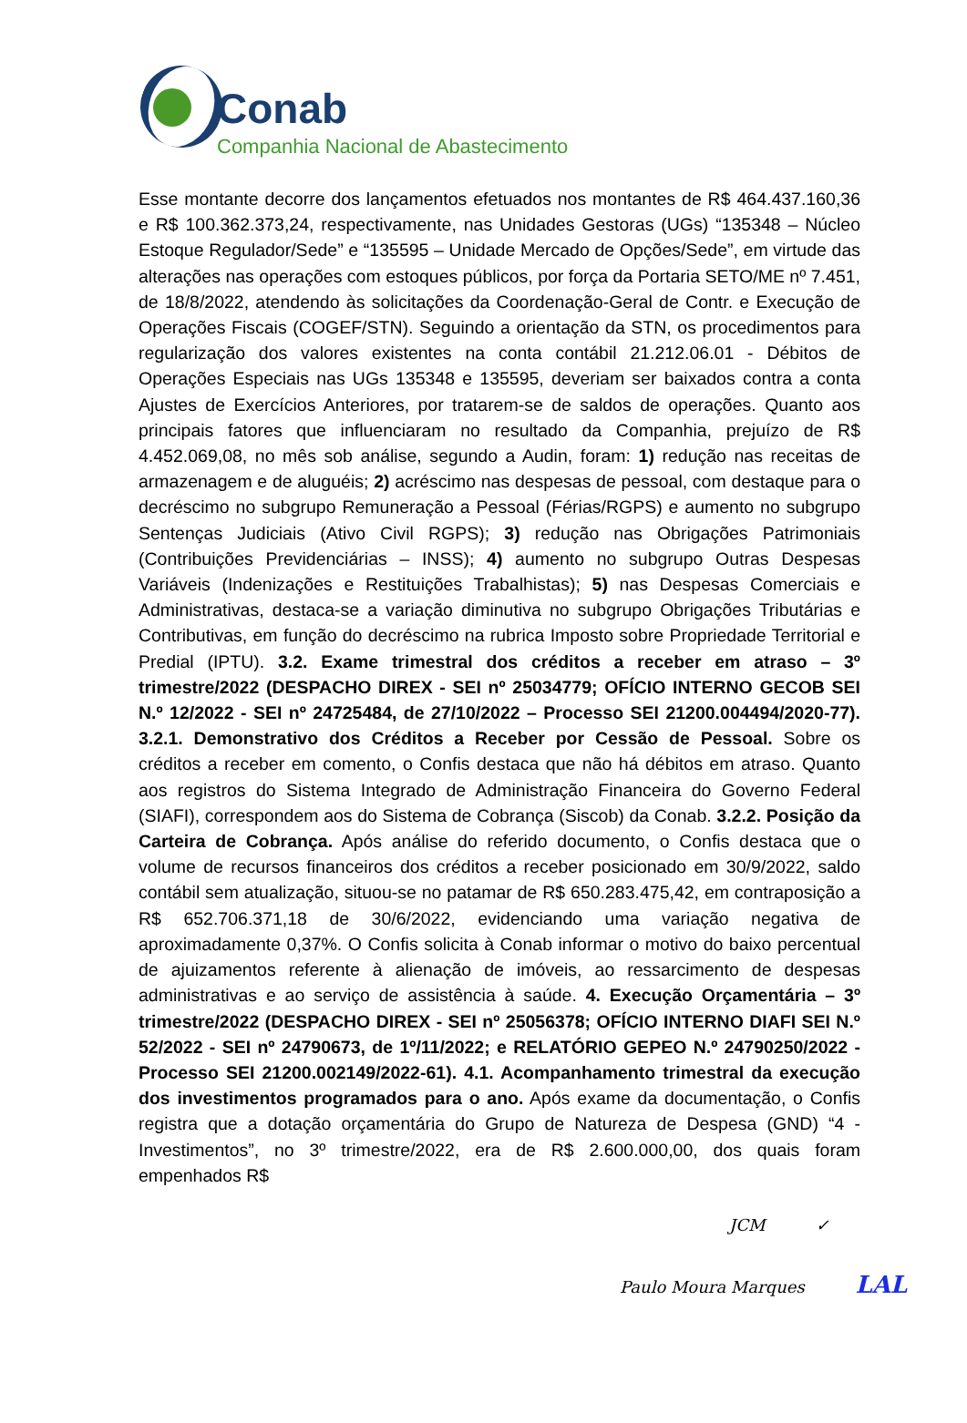Conab
Companhia Nacional de Abastecimento
Esse montante decorre dos lançamentos efetuados nos montantes de R$ 464.437.160,36 e R$ 100.362.373,24, respectivamente, nas Unidades Gestoras (UGs) “135348 – Núcleo Estoque Regulador/Sede” e “135595 – Unidade Mercado de Opções/Sede”, em virtude das alterações nas operações com estoques públicos, por força da Portaria SETO/ME nº 7.451, de 18/8/2022, atendendo às solicitações da Coordenação-Geral de Contr. e Execução de Operações Fiscais (COGEF/STN). Seguindo a orientação da STN, os procedimentos para regularização dos valores existentes na conta contábil 21.212.06.01 - Débitos de Operações Especiais nas UGs 135348 e 135595, deveriam ser baixados contra a conta Ajustes de Exercícios Anteriores, por tratarem-se de saldos de operações. Quanto aos principais fatores que influenciaram no resultado da Companhia, prejuízo de R$ 4.452.069,08, no mês sob análise, segundo a Audin, foram: 1) redução nas receitas de armazenagem e de aluguéis; 2) acréscimo nas despesas de pessoal, com destaque para o decréscimo no subgrupo Remuneração a Pessoal (Férias/RGPS) e aumento no subgrupo Sentenças Judiciais (Ativo Civil RGPS); 3) redução nas Obrigações Patrimoniais (Contribuições Previdenciárias – INSS); 4) aumento no subgrupo Outras Despesas Variáveis (Indenizações e Restituições Trabalhistas); 5) nas Despesas Comerciais e Administrativas, destaca-se a variação diminutiva no subgrupo Obrigações Tributárias e Contributivas, em função do decréscimo na rubrica Imposto sobre Propriedade Territorial e Predial (IPTU). 3.2. Exame trimestral dos créditos a receber em atraso – 3º trimestre/2022 (DESPACHO DIREX - SEI nº 25034779; OFÍCIO INTERNO GECOB SEI N.º 12/2022 - SEI nº 24725484, de 27/10/2022 – Processo SEI 21200.004494/2020-77). 3.2.1. Demonstrativo dos Créditos a Receber por Cessão de Pessoal. Sobre os créditos a receber em comento, o Confis destaca que não há débitos em atraso. Quanto aos registros do Sistema Integrado de Administração Financeira do Governo Federal (SIAFI), correspondem aos do Sistema de Cobrança (Siscob) da Conab. 3.2.2. Posição da Carteira de Cobrança. Após análise do referido documento, o Confis destaca que o volume de recursos financeiros dos créditos a receber posicionado em 30/9/2022, saldo contábil sem atualização, situou-se no patamar de R$ 650.283.475,42, em contraposição a R$ 652.706.371,18 de 30/6/2022, evidenciando uma variação negativa de aproximadamente 0,37%. O Confis solicita à Conab informar o motivo do baixo percentual de ajuizamentos referente à alienação de imóveis, ao ressarcimento de despesas administrativas e ao serviço de assistência à saúde. 4. Execução Orçamentária – 3º trimestre/2022 (DESPACHO DIREX - SEI nº 25056378; OFÍCIO INTERNO DIAFI SEI N.º 52/2022 - SEI nº 24790673, de 1º/11/2022; e RELATÓRIO GEPEO N.º 24790250/2022 - Processo SEI 21200.002149/2022-61). 4.1. Acompanhamento trimestral da execução dos investimentos programados para o ano. Após exame da documentação, o Confis registra que a dotação orçamentária do Grupo de Natureza de Despesa (GND) “4 - Investimentos”, no 3º trimestre/2022, era de R$ 2.600.000,00, dos quais foram empenhados R$
JCM ✓
Paulo Moura Marques LAL